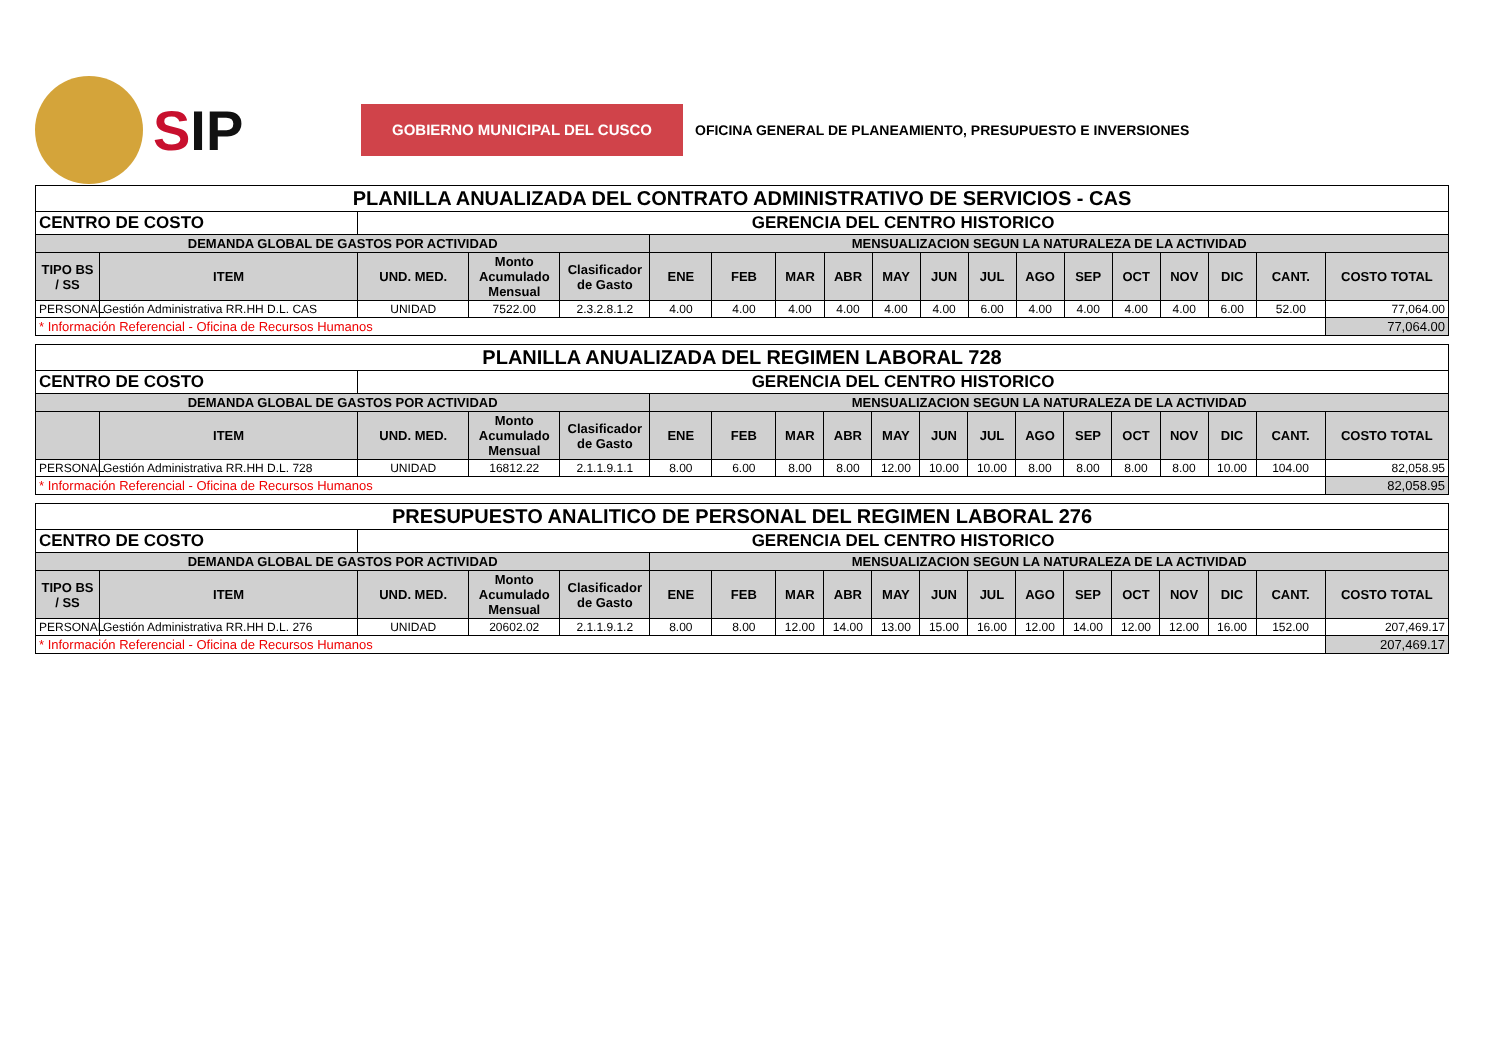SIP
GOBIERNO MUNICIPAL DEL CUSCO
OFICINA GENERAL DE PLANEAMIENTO, PRESUPUESTO E INVERSIONES
| PLANILLA ANUALIZADA DEL CONTRATO ADMINISTRATIVO DE SERVICIOS - CAS | | | | | | | | | | | | | | | | | | |
| CENTRO DE COSTO | | GERENCIA DEL CENTRO HISTORICO | | | | | | | | | | | | | | | | |
| DEMANDA GLOBAL DE GASTOS POR ACTIVIDAD | | | | | MENSUALIZACION SEGUN LA NATURALEZA DE LA ACTIVIDAD | | | | | | | | | | | | | |
| TIPO BS / SS | ITEM | UND. MED. | Monto Acumulado Mensual | Clasificador de Gasto | ENE | FEB | MAR | ABR | MAY | JUN | JUL | AGO | SEP | OCT | NOV | DIC | CANT. | COSTO TOTAL |
| PERSONAL | Gestión Administrativa RR.HH D.L. CAS | UNIDAD | 7522.00 | 2.3.2.8.1.2 | 4.00 | 4.00 | 4.00 | 4.00 | 4.00 | 4.00 | 6.00 | 4.00 | 4.00 | 4.00 | 4.00 | 6.00 | 52.00 | 77,064.00 |
| * Información Referencial - Oficina de Recursos Humanos | | | | | | | | | | | | | | | | | | 77,064.00 |
| PLANILLA ANUALIZADA DEL REGIMEN LABORAL 728 | | | | | | | | | | | | | | | | | | |
| CENTRO DE COSTO | | GERENCIA DEL CENTRO HISTORICO | | | | | | | | | | | | | | | | |
| DEMANDA GLOBAL DE GASTOS POR ACTIVIDAD | | | | | MENSUALIZACION SEGUN LA NATURALEZA DE LA ACTIVIDAD | | | | | | | | | | | | | |
| | ITEM | UND. MED. | Monto Acumulado Mensual | Clasificador de Gasto | ENE | FEB | MAR | ABR | MAY | JUN | JUL | AGO | SEP | OCT | NOV | DIC | CANT. | COSTO TOTAL |
| PERSONAL | Gestión Administrativa RR.HH D.L. 728 | UNIDAD | 16812.22 | 2.1.1.9.1.1 | 8.00 | 6.00 | 8.00 | 8.00 | 12.00 | 10.00 | 10.00 | 8.00 | 8.00 | 8.00 | 8.00 | 10.00 | 104.00 | 82,058.95 |
| * Información Referencial - Oficina de Recursos Humanos | | | | | | | | | | | | | | | | | | 82,058.95 |
| PRESUPUESTO ANALITICO DE PERSONAL DEL REGIMEN LABORAL 276 | | | | | | | | | | | | | | | | | | |
| CENTRO DE COSTO | | GERENCIA DEL CENTRO HISTORICO | | | | | | | | | | | | | | | | |
| DEMANDA GLOBAL DE GASTOS POR ACTIVIDAD | | | | | MENSUALIZACION SEGUN LA NATURALEZA DE LA ACTIVIDAD | | | | | | | | | | | | | |
| TIPO BS / SS | ITEM | UND. MED. | Monto Acumulado Mensual | Clasificador de Gasto | ENE | FEB | MAR | ABR | MAY | JUN | JUL | AGO | SEP | OCT | NOV | DIC | CANT. | COSTO TOTAL |
| PERSONAL | Gestión Administrativa RR.HH D.L. 276 | UNIDAD | 20602.02 | 2.1.1.9.1.2 | 8.00 | 8.00 | 12.00 | 14.00 | 13.00 | 15.00 | 16.00 | 12.00 | 14.00 | 12.00 | 12.00 | 16.00 | 152.00 | 207,469.17 |
| * Información Referencial - Oficina de Recursos Humanos | | | | | | | | | | | | | | | | | | 207,469.17 |